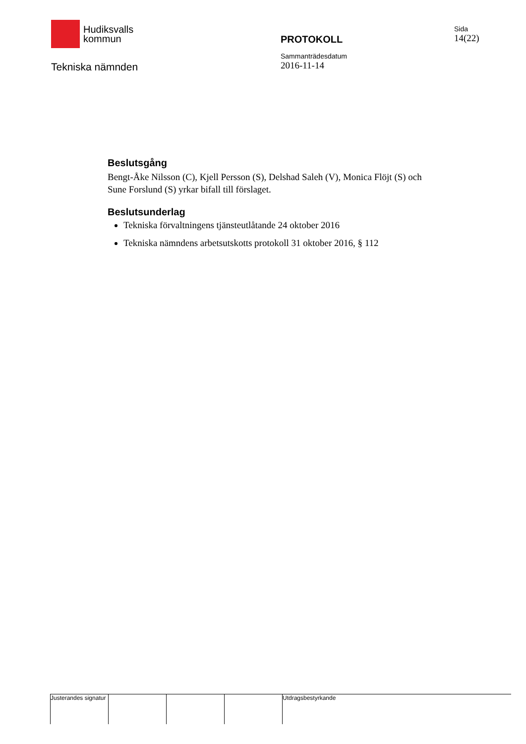Hudiksvalls
kommun
Tekniska nämnden
PROTOKOLL
Sammanträdesdatum
2016-11-14
Sida
14(22)
Beslutsgång
Bengt-Åke Nilsson (C), Kjell Persson (S), Delshad Saleh (V), Monica Flöjt (S) och Sune Forslund (S) yrkar bifall till förslaget.
Beslutsunderlag
Tekniska förvaltningens tjänsteutlåtande 24 oktober 2016
Tekniska nämndens arbetsutskotts protokoll 31 oktober 2016, § 112
Justerandes signatur
Utdragsbestyrkande